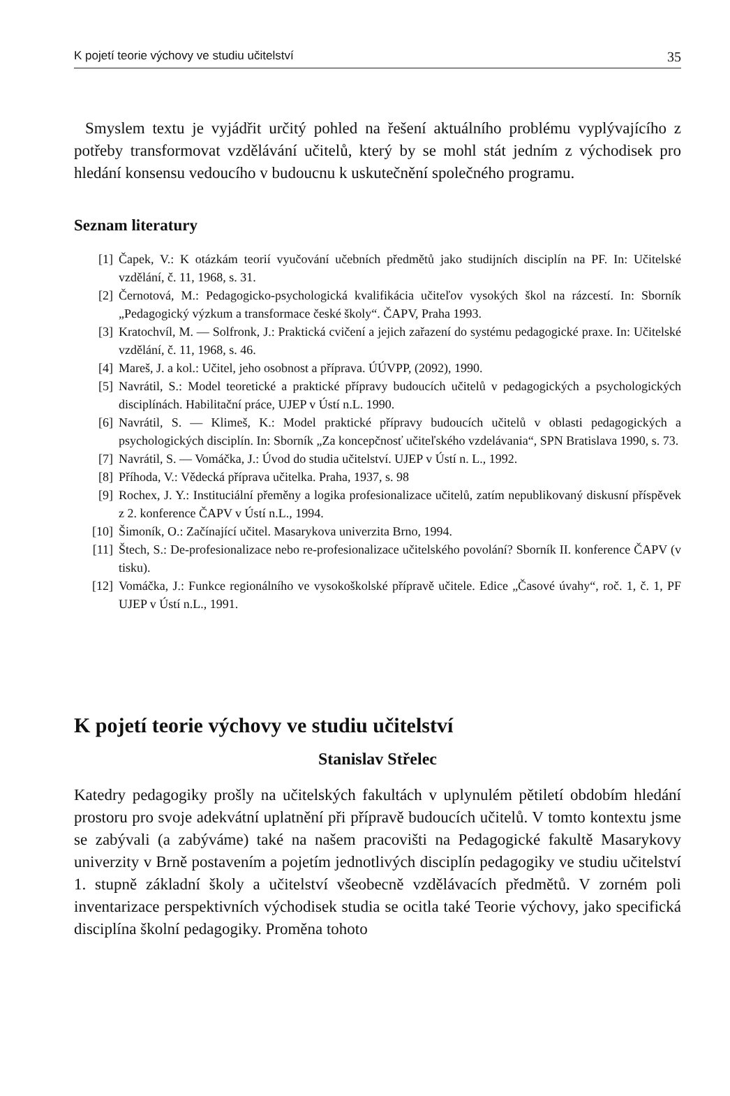K pojetí teorie výchovy ve studiu učitelství 35
Smyslem textu je vyjádřit určitý pohled na řešení aktuálního problému vyplývajícího z potřeby transformovat vzdělávání učitelů, který by se mohl stát jedním z východisek pro hledání konsensu vedoucího v budoucnu k uskutečnění společného programu.
Seznam literatury
[1] Čapek, V.: K otázkám teorií vyučování učebních předmětů jako studijních disciplín na PF. In: Učitelské vzdělání, č. 11, 1968, s. 31.
[2] Černotová, M.: Pedagogicko-psychologická kvalifikácia učiteľov vysokých škol na rázcestí. In: Sborník „Pedagogický výzkum a transformace české školy“. ČAPV, Praha 1993.
[3] Kratochvíl, M. — Solfronk, J.: Praktická cvičení a jejich zařazení do systému pedagogické praxe. In: Učitelské vzdělání, č. 11, 1968, s. 46.
[4] Mareš, J. a kol.: Učitel, jeho osobnost a příprava. ÚÚVPP, (2092), 1990.
[5] Navrátil, S.: Model teoretické a praktické přípravy budoucích učitelů v pedagogických a psychologických disciplínách. Habilitační práce, UJEP v Ústí n.L. 1990.
[6] Navrátil, S. — Klimeš, K.: Model praktické přípravy budoucích učitelů v oblasti pedagogických a psychologických disciplín. In: Sborník „Za koncepčnosť učiteľského vzdelávania“, SPN Bratislava 1990, s. 73.
[7] Navrátil, S. — Vomáčka, J.: Úvod do studia učitelství. UJEP v Ústí n. L., 1992.
[8] Příhoda, V.: Vědecká příprava učitelka. Praha, 1937, s. 98
[9] Rochex, J. Y.: Instituciální přeměny a logika profesionalizace učitelů, zatím nepublikovaný diskusní příspěvek z 2. konference ČAPV v Ústí n.L., 1994.
[10] Šimoník, O.: Začínající učitel. Masarykova univerzita Brno, 1994.
[11] Štech, S.: De-profesionalizace nebo re-profesionalizace učitelského povolání? Sborník II. konference ČAPV (v tisku).
[12] Vomáčka, J.: Funkce regionálního ve vysokoškolské přípravě učitele. Edice „Časové úvahy“, roč. 1, č. 1, PF UJEP v Ústí n.L., 1991.
K pojetí teorie výchovy ve studiu učitelství
Stanislav Střelec
Katedry pedagogiky prošly na učitelských fakultách v uplynulém pětiletí obdobím hledání prostoru pro svoje adekvátní uplatnění při přípravě budoucích učitelů. V tomto kontextu jsme se zabývali (a zabýváme) také na našem pracovišti na Pedagogické fakultě Masarykovy univerzity v Brně postavením a pojetím jednotlivých disciplín pedagogiky ve studiu učitelství 1. stupně základní školy a učitelství všeobecně vzdělávacích předmětů. V zorném poli inventarizace perspektivních východisek studia se ocitla také Teorie výchovy, jako specifická disciplína školní pedagogiky. Proměna tohoto